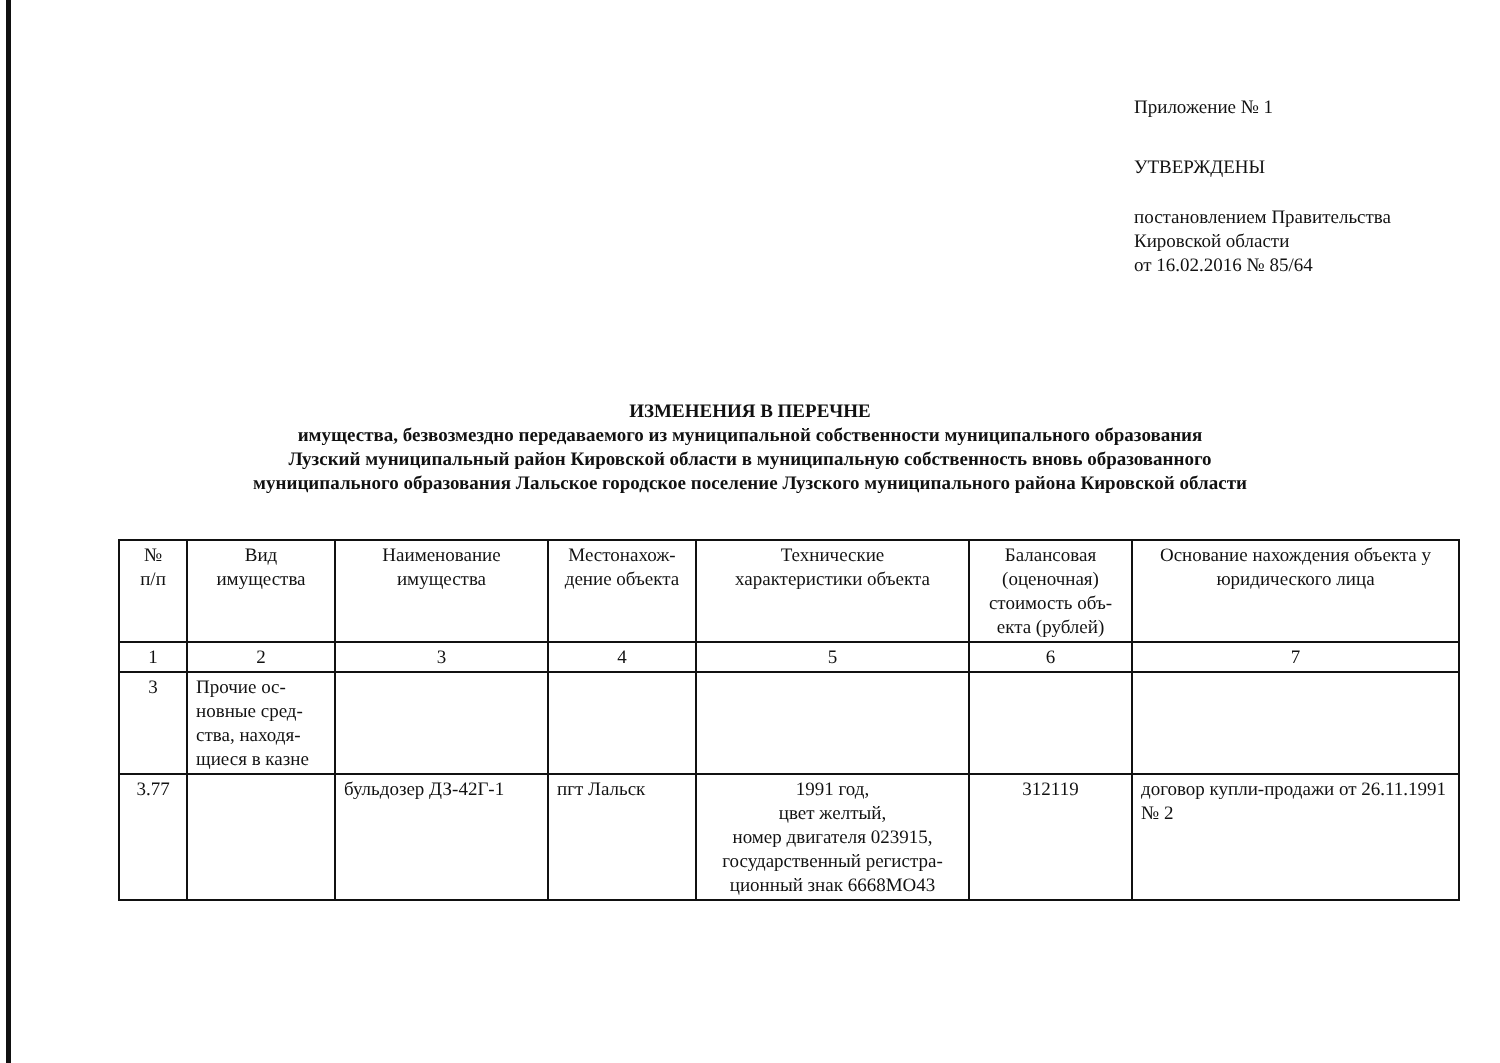Приложение № 1
УТВЕРЖДЕНЫ
постановлением Правительства
Кировской области
от 16.02.2016 № 85/64
ИЗМЕНЕНИЯ В ПЕРЕЧНЕ
имущества, безвозмездно передаваемого из муниципальной собственности муниципального образования
Лузский муниципальный район Кировской области в муниципальную собственность вновь образованного
муниципального образования Лальское городское поселение Лузского муниципального района Кировской области
| № п/п | Вид имущества | Наименование имущества | Местонахож- дение объекта | Технические характеристики объекта | Балансовая (оценочная) стоимость объ- екта (рублей) | Основание нахождения объекта у юридического лица |
| --- | --- | --- | --- | --- | --- | --- |
| 1 | 2 | 3 | 4 | 5 | 6 | 7 |
| 3 | Прочие ос- новные сред- ства, находя- щиеся в казне | | | | | |
| 3.77 | | бульдозер ДЗ-42Г-1 | пгт Лальск | 1991 год, цвет желтый, номер двигателя 023915, государственный регистра- ционный знак 6668МО43 | 312119 | договор купли-продажи от 26.11.1991 № 2 |